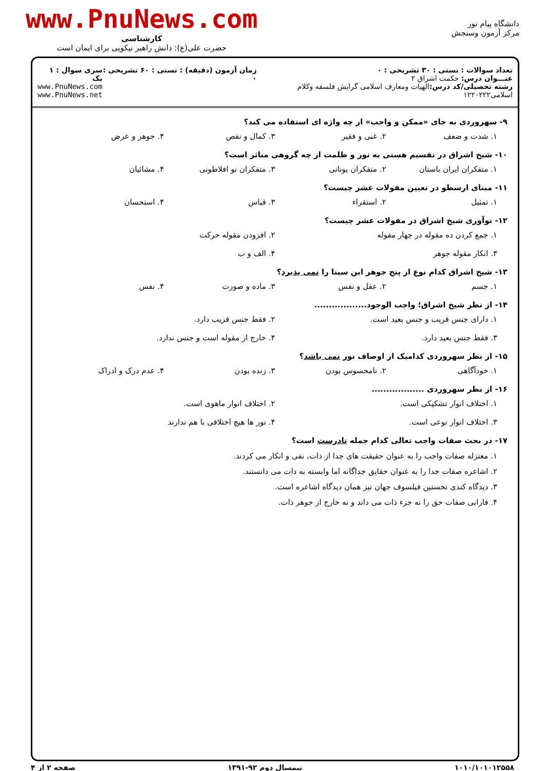دانشگاه پیام نور
مرکز آزمون وسنجش
www.PnuNews.com
کارشناسی
حضرت علی(ع): دانش راهبر نیکویی برای ایمان است
تعداد سوالات : تستی : ۳۰ تشریحی : ۰
عنـــوان درس: حکمت اشراق ۲
رشته تحصیلی/کد درس: الهیات ومعارف اسلامی گرایش فلسفه وکلام اسلامی۱۲۲۰۲۲۲
زمان آزمون (دقیقه) : تستی : ۶۰ تشریحی : ۰
سری سوال : ۱ یک
www.PnuNews.com
www.PnuNews.net
۹- سهروردی به جای «ممکن و واجب» از چه واژه ای استفاده می کند؟
۱. شدت و ضعف
۲. غنی و فقیر
۳. کمال و نقص
۴. جوهر و عرض
۱۰- شیخ اشراق در تقسیم هستی به نور و ظلمت از چه گروهی متاثر است؟
۱. متفکران ایران باستان
۲. متفکران یونانی
۳. متفکران نو افلاطونی
۴. مشائیان
۱۱- مبنای ارسطو در تعیین مقولات عشر چیست؟
۱. تمثیل
۲. استقراء
۳. قیاس
۴. استحسان
۱۲- نوآوری شیخ اشراق در مقولات عشر چیست؟
۱. جمع کردن ده مقوله در چهار مقوله
۲. افزودن مقوله حرکت
۳. انکار مقوله جوهر
۴. الف و ب
۱۳- شیخ اشراق کدام نوع از پنج جوهر ابن سینا را نمی پذیرد؟
۱. جسم
۲. عقل و نفس
۳. ماده و صورت
۴. نفس
۱۴- از نظر شیخ اشراق؛ واجب الوجود..................
۱. دارای جنس قریب و جنس بعید است.
۲. فقط جنس قریب دارد.
۳. فقط جنس بعید دارد.
۴. خارج از مقوله است و جنس ندارد.
۱۵- از نظر سهروردی کدامیک از اوصاف نور نمی باشد؟
۱. خودآگاهی
۲. نامحسوس بودن
۳. زنده بودن
۴. عدم درک و ادراک
۱۶- از نظر سهروردی ..................
۱. اختلاف انوار تشکیکی است.
۲. اختلاف انوار ماهوی است.
۳. اختلاف انوار نوعی است.
۴. نور ها هیچ اختلافی با هم ندارند
۱۷- در بحث صفات واجب تعالی کدام جمله نادرست است؟
۱. معتزله صفات واجب را به عنوان حقیقت های جدا از ذات، نفی و انکار می کردند.
۲. اشاعره صفات خدا را به عنوان حقایق جداگانه اما وابسته به ذات می دانستند.
۳. دیدگاه کندی نخستین فیلسوف جهان نیز همان دیدگاه اشاعره است.
۴. فارابی صفات حق را نه جزء ذات می داند و نه خارج از جوهر ذات.
۱۰۱۰/۱۰۱۰۱۲۵۵۸ نیمسال دوم ۹۲-۱۳۹۱ صفحه ۲ از ۴